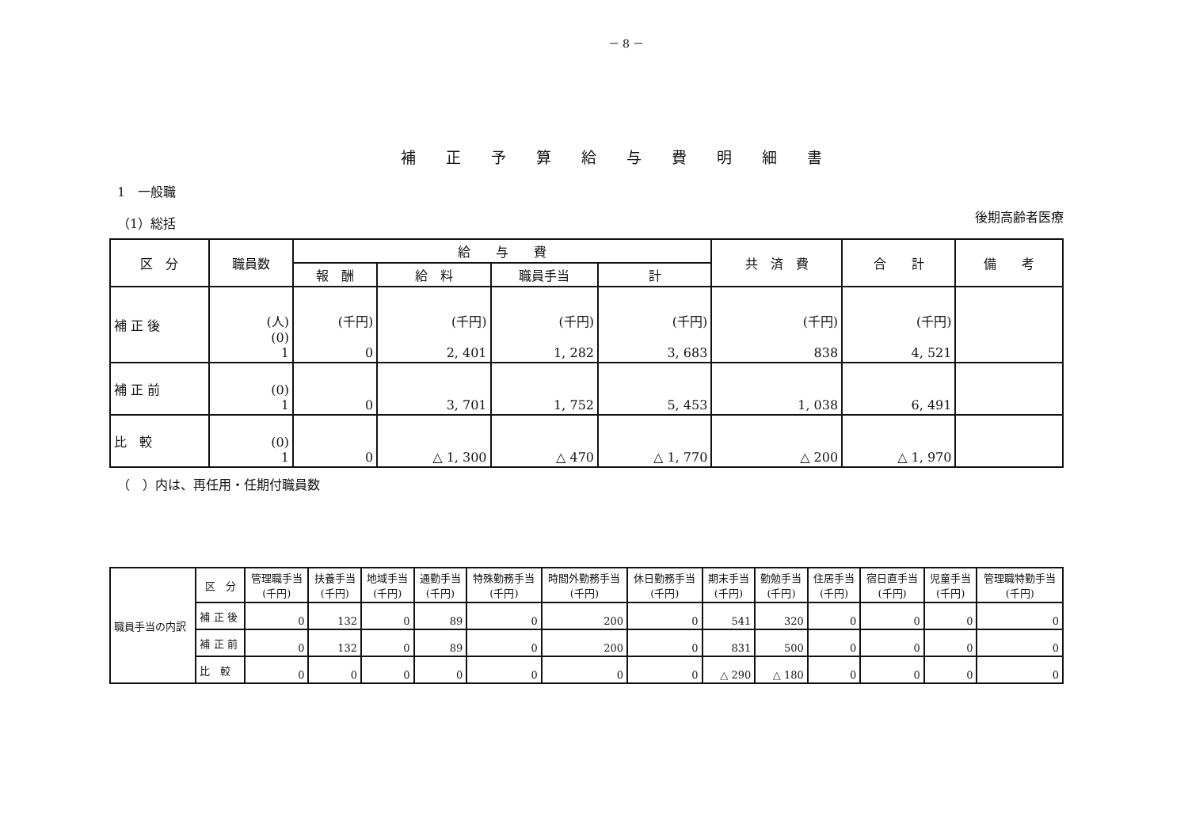－ 8 －
補正予算給与費明細書
1　一般職
（1）総括
後期高齢者医療
| 区 分 | 職員数 | 給 与 費 | | | | 共 済 費 | 合 計 | 備 考 |
| --- | --- | --- | --- | --- | --- | --- | --- | --- |
| | | 報 酬 | 給 料 | 職員手当 | 計 | | | |
| 補 正 後 | (人) (0) 1 | (千円) 0 | (千円) 2, 401 | (千円) 1, 282 | (千円) 3, 683 | (千円) 838 | (千円) 4, 521 | |
| 補 正 前 | (0) 1 | 0 | 3, 701 | 1, 752 | 5, 453 | 1, 038 | 6, 491 | |
| 比 較 | (0) 1 | 0 | △ 1, 300 | △ 470 | △ 1, 770 | △ 200 | △ 1, 970 | |
（　）内は、再任用・任期付職員数
| 職員手当の内訳 | 区 分 | 管理職手当 (千円) | 扶養手当 (千円) | 地域手当 (千円) | 通勤手当 (千円) | 特殊勤務手当 (千円) | 時間外勤務手当 (千円) | 休日勤務手当 (千円) | 期末手当 (千円) | 勤勉手当 (千円) | 住居手当 (千円) | 宿日直手当 (千円) | 児童手当 (千円) | 管理職特勤手当 (千円) |
| | 補 正 後 | 0 | 132 | 0 | 89 | 0 | 200 | 0 | 541 | 320 | 0 | 0 | 0 | 0 |
| | 補 正 前 | 0 | 132 | 0 | 89 | 0 | 200 | 0 | 831 | 500 | 0 | 0 | 0 | 0 |
| | 比 較 | 0 | 0 | 0 | 0 | 0 | 0 | 0 | △ 290 | △ 180 | 0 | 0 | 0 | 0 |